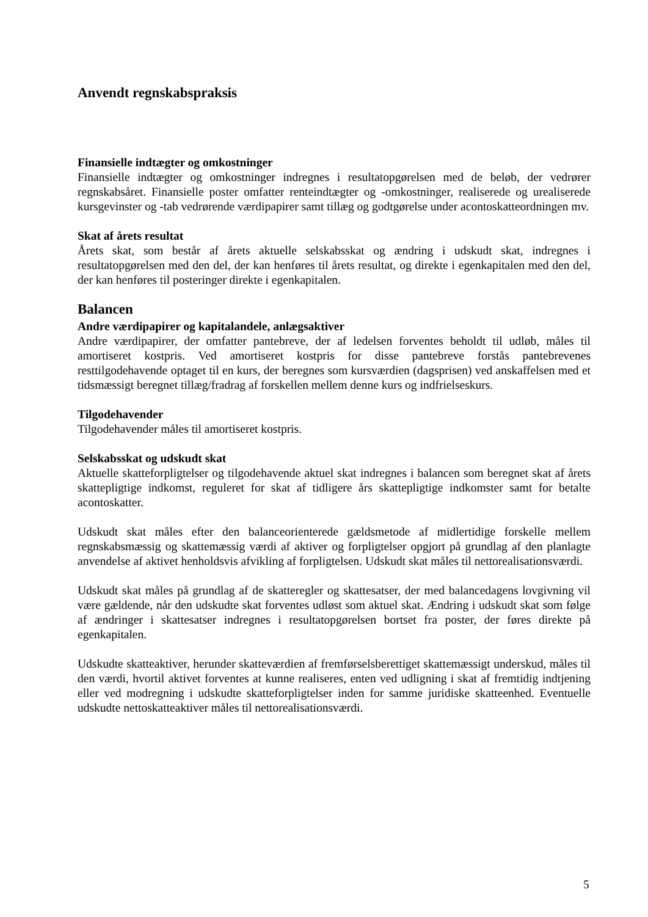Anvendt regnskabspraksis
Finansielle indtægter og omkostninger
Finansielle indtægter og omkostninger indregnes i resultatopgørelsen med de beløb, der vedrører regnskabsåret. Finansielle poster omfatter renteindtægter og -omkostninger, realiserede og urealiserede kursgevinster og -tab vedrørende værdipapirer samt tillæg og godtgørelse under acontoskatteordningen mv.
Skat af årets resultat
Årets skat, som består af årets aktuelle selskabsskat og ændring i udskudt skat, indregnes i resultatopgørelsen med den del, der kan henføres til årets resultat, og direkte i egenkapitalen med den del, der kan henføres til posteringer direkte i egenkapitalen.
Balancen
Andre værdipapirer og kapitalandele, anlægsaktiver
Andre værdipapirer, der omfatter pantebreve, der af ledelsen forventes beholdt til udløb, måles til amortiseret kostpris. Ved amortiseret kostpris for disse pantebreve forstås pantebrevenes resttilgodehavende optaget til en kurs, der beregnes som kursværdien (dagsprisen) ved anskaffelsen med et tidsmæssigt beregnet tillæg/fradrag af forskellen mellem denne kurs og indfrielseskurs.
Tilgodehavender
Tilgodehavender måles til amortiseret kostpris.
Selskabsskat og udskudt skat
Aktuelle skatteforpligtelser og tilgodehavende aktuel skat indregnes i balancen som beregnet skat af årets skattepligtige indkomst, reguleret for skat af tidligere års skattepligtige indkomster samt for betalte acontoskatter.
Udskudt skat måles efter den balanceorienterede gældsmetode af midlertidige forskelle mellem regnskabsmæssig og skattemæssig værdi af aktiver og forpligtelser opgjort på grundlag af den planlagte anvendelse af aktivet henholdsvis afvikling af forpligtelsen. Udskudt skat måles til nettorealisationsværdi.
Udskudt skat måles på grundlag af de skatteregler og skattesatser, der med balancedagens lovgivning vil være gældende, når den udskudte skat forventes udløst som aktuel skat. Ændring i udskudt skat som følge af ændringer i skattesatser indregnes i resultatopgørelsen bortset fra poster, der føres direkte på egenkapitalen.
Udskudte skatteaktiver, herunder skatteværdien af fremførselsberettiget skattemæssigt underskud, måles til den værdi, hvortil aktivet forventes at kunne realiseres, enten ved udligning i skat af fremtidig indtjening eller ved modregning i udskudte skatteforpligtelser inden for samme juridiske skatteenhed. Eventuelle udskudte nettoskatteaktiver måles til nettorealisationsværdi.
5